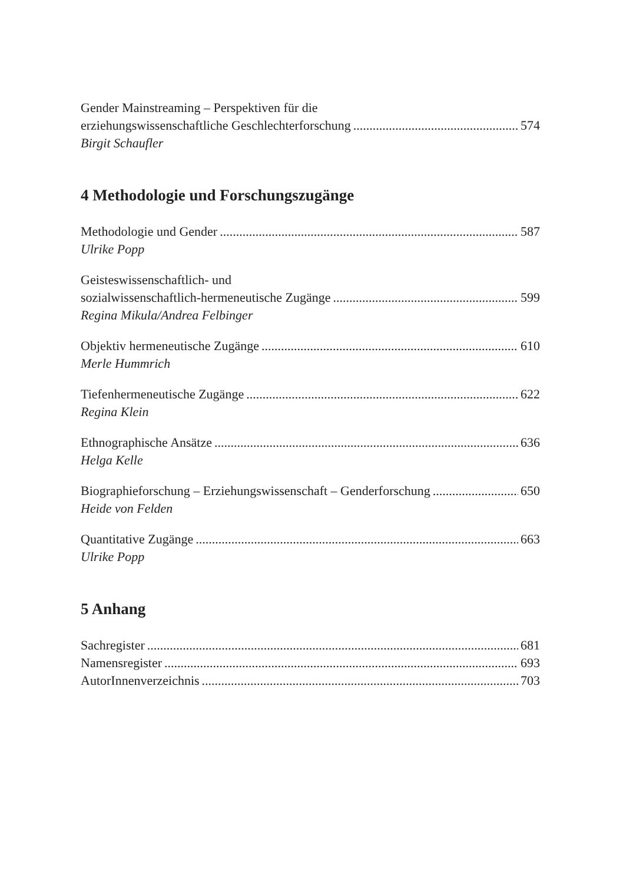Gender Mainstreaming – Perspektiven für die
erziehungswissenschaftliche Geschlechterforschung 574
Birgit Schaufler
4 Methodologie und Forschungszugänge
Methodologie und Gender 587
Ulrike Popp
Geisteswissenschaftlich- und
sozialwissenschaftlich-hermeneutische Zugänge 599
Regina Mikula/Andrea Felbinger
Objektiv hermeneutische Zugänge 610
Merle Hummrich
Tiefenhermeneutische Zugänge 622
Regina Klein
Ethnographische Ansätze 636
Helga Kelle
Biographieforschung – Erziehungswissenschaft – Genderforschung 650
Heide von Felden
Quantitative Zugänge 663
Ulrike Popp
5 Anhang
Sachregister 681
Namensregister 693
AutorInnenverzeichnis 703